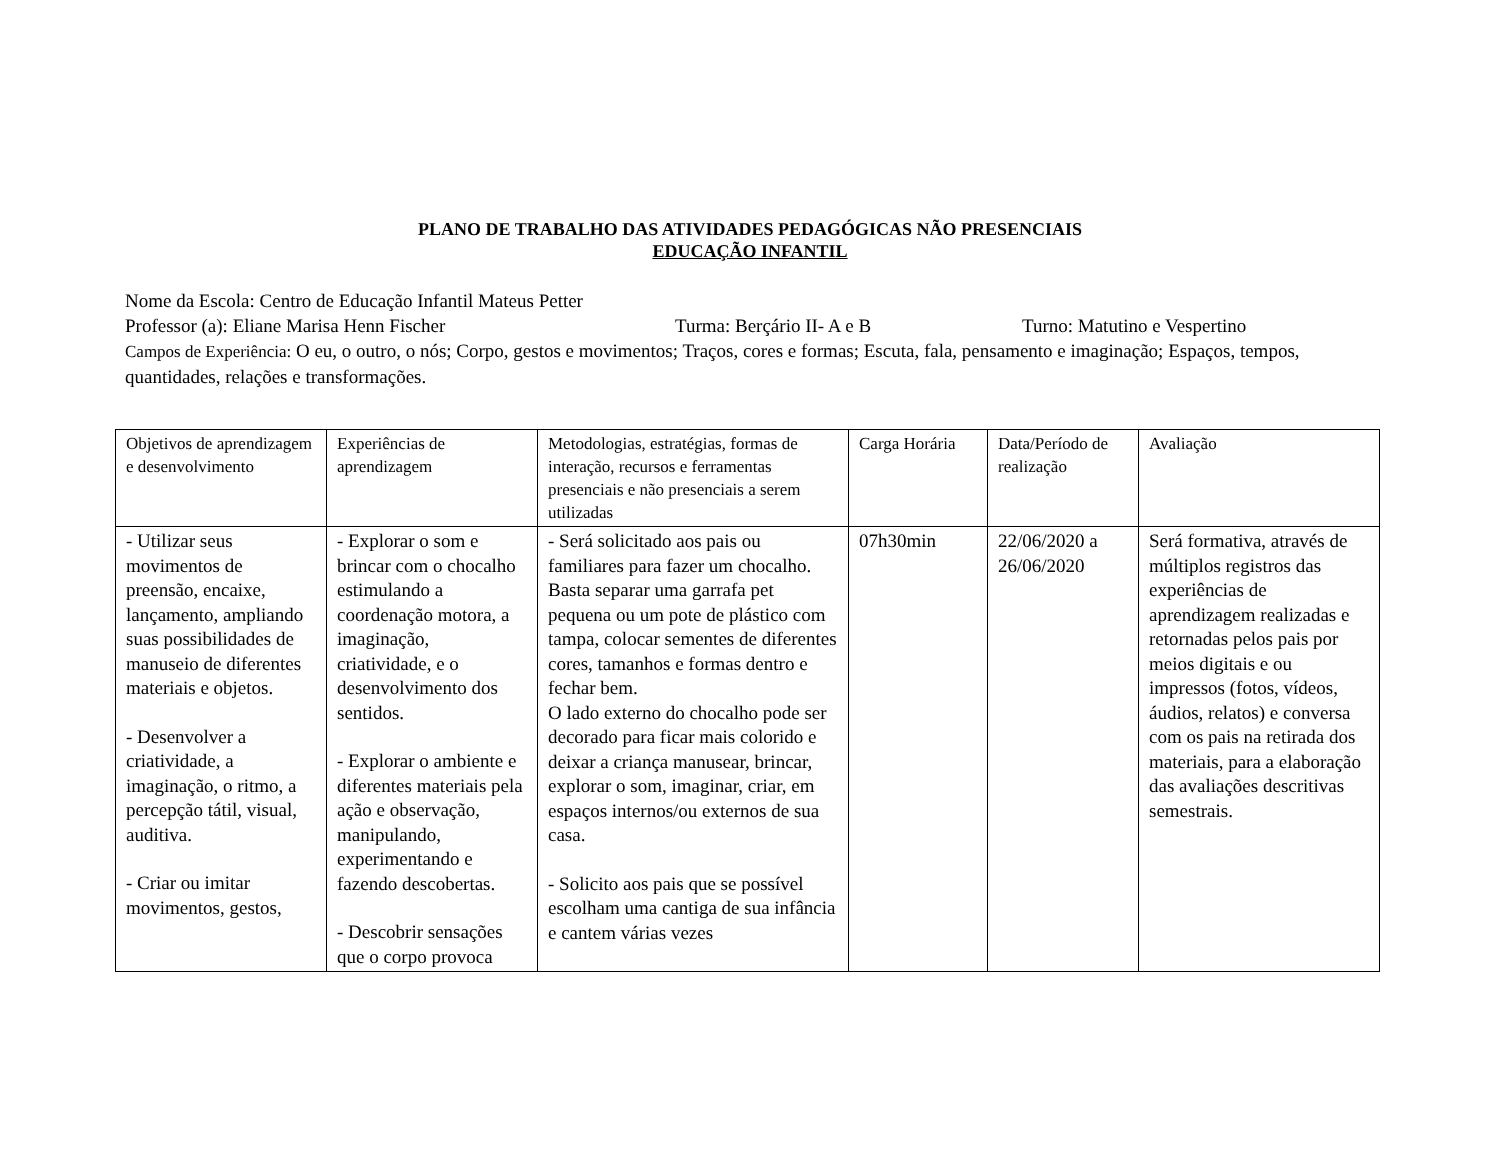PLANO DE TRABALHO DAS ATIVIDADES PEDAGÓGICAS NÃO PRESENCIAIS
EDUCAÇÃO INFANTIL
Nome da Escola: Centro de Educação Infantil Mateus Petter
Professor (a): Eliane Marisa Henn Fischer Turma: Berçário II- A e B Turno: Matutino e Vespertino
Campos de Experiência: O eu, o outro, o nós; Corpo, gestos e movimentos; Traços, cores e formas; Escuta, fala, pensamento e imaginação; Espaços, tempos, quantidades, relações e transformações.
| Objetivos de aprendizagem e desenvolvimento | Experiências de aprendizagem | Metodologias, estratégias, formas de interação, recursos e ferramentas presenciais e não presenciais a serem utilizadas | Carga Horária | Data/Período de realização | Avaliação |
| - Utilizar seus movimentos de preensão, encaixe, lançamento, ampliando suas possibilidades de manuseio de diferentes materiais e objetos. - Desenvolver a criatividade, a imaginação, o ritmo, a percepção tátil, visual, auditiva. - Criar ou imitar movimentos, gestos, | - Explorar o som e brincar com o chocalho estimulando a coordenação motora, a imaginação, criatividade, e o desenvolvimento dos sentidos. - Explorar o ambiente e diferentes materiais pela ação e observação, manipulando, experimentando e fazendo descobertas. - Descobrir sensações que o corpo provoca | - Será solicitado aos pais ou familiares para fazer um chocalho. Basta separar uma garrafa pet pequena ou um pote de plástico com tampa, colocar sementes de diferentes cores, tamanhos e formas dentro e fechar bem. O lado externo do chocalho pode ser decorado para ficar mais colorido e deixar a criança manusear, brincar, explorar o som, imaginar, criar, em espaços internos/ou externos de sua casa. - Solicito aos pais que se possível escolham uma cantiga de sua infância e cantem várias vezes | 07h30min | 22/06/2020 a 26/06/2020 | Será formativa, através de múltiplos registros das experiências de aprendizagem realizadas e retornadas pelos pais por meios digitais e ou impressos (fotos, vídeos, áudios, relatos) e conversa com os pais na retirada dos materiais, para a elaboração das avaliações descritivas semestrais. |